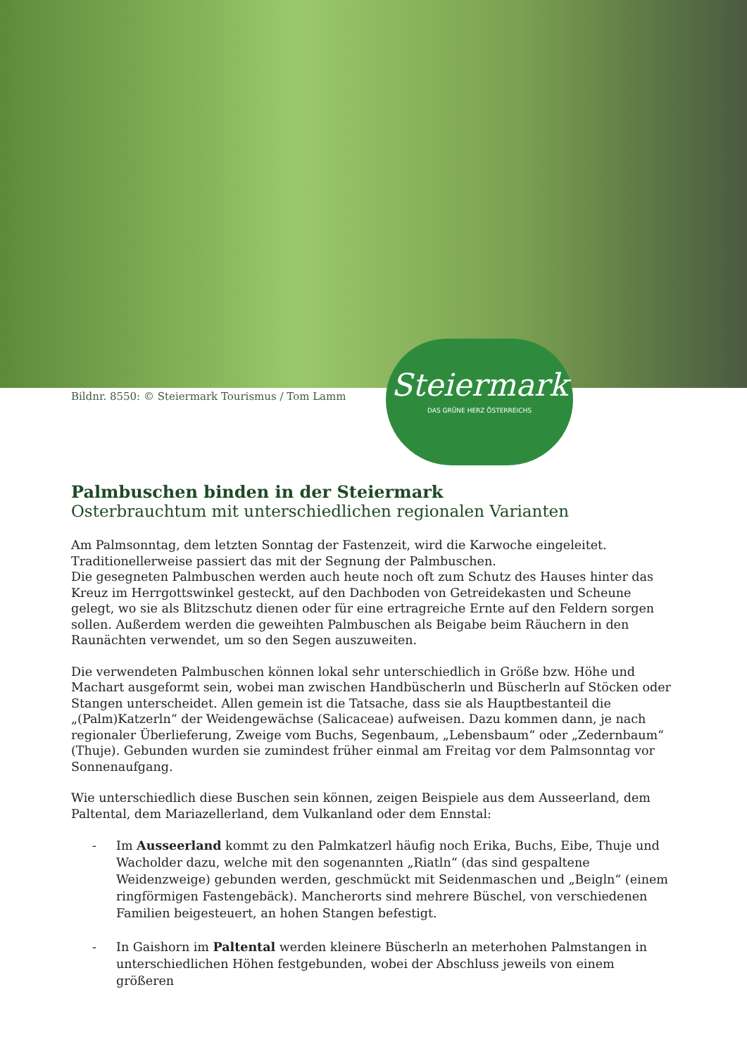Bildnr. 8550: © Steiermark Tourismus / Tom Lamm
Steiermark
DAS GRÜNE HERZ ÖSTERREICHS
Palmbuschen binden in der Steiermark
Osterbrauchtum mit unterschiedlichen regionalen Varianten
Am Palmsonntag, dem letzten Sonntag der Fastenzeit, wird die Karwoche eingeleitet. Traditionellerweise passiert das mit der Segnung der Palmbuschen.
Die gesegneten Palmbuschen werden auch heute noch oft zum Schutz des Hauses hinter das Kreuz im Herrgottswinkel gesteckt, auf den Dachboden von Getreidekasten und Scheune gelegt, wo sie als Blitzschutz dienen oder für eine ertragreiche Ernte auf den Feldern sorgen sollen. Außerdem werden die geweihten Palmbuschen als Beigabe beim Räuchern in den Raunächten verwendet, um so den Segen auszuweiten.
Die verwendeten Palmbuschen können lokal sehr unterschiedlich in Größe bzw. Höhe und Machart ausgeformt sein, wobei man zwischen Handbüscherln und Büscherln auf Stöcken oder Stangen unterscheidet. Allen gemein ist die Tatsache, dass sie als Hauptbestanteil die „(Palm)Katzerln“ der Weidengewächse (Salicaceae) aufweisen. Dazu kommen dann, je nach regionaler Überlieferung, Zweige vom Buchs, Segenbaum, „Lebensbaum“ oder „Zedernbaum“ (Thuje). Gebunden wurden sie zumindest früher einmal am Freitag vor dem Palmsonntag vor Sonnenaufgang.
Wie unterschiedlich diese Buschen sein können, zeigen Beispiele aus dem Ausseerland, dem Paltental, dem Mariazellerland, dem Vulkanland oder dem Ennstal:
- Im Ausseerland kommt zu den Palmkatzerl häufig noch Erika, Buchs, Eibe, Thuje und Wacholder dazu, welche mit den sogenannten „Riatln“ (das sind gespaltene Weidenzweige) gebunden werden, geschmückt mit Seidenmaschen und „Beigln“ (einem ringförmigen Fastengebäck). Mancherorts sind mehrere Büschel, von verschiedenen Familien beigesteuert, an hohen Stangen befestigt.
- In Gaishorn im Paltental werden kleinere Büscherln an meterhohen Palmstangen in unterschiedlichen Höhen festgebunden, wobei der Abschluss jeweils von einem größeren